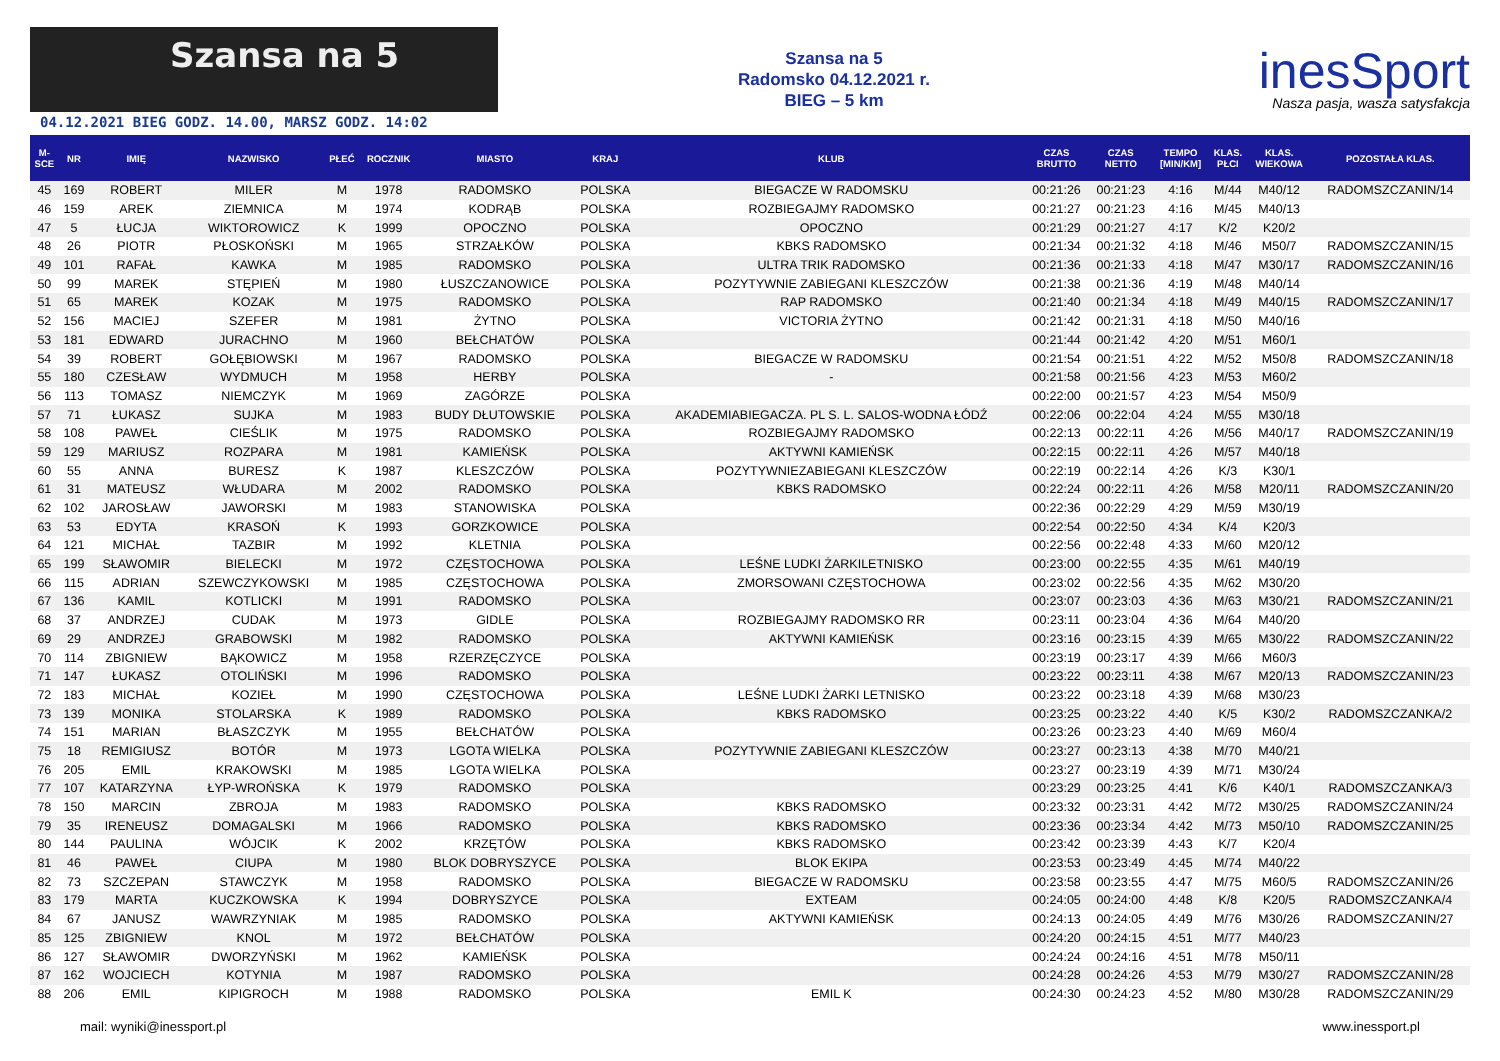Szansa na 5
04.12.2021 BIEG GODZ. 14.00, MARSZ GODZ. 14:02
Szansa na 5
Radomsko 04.12.2021 r.
BIEG – 5 km
inesSport
Nasza pasja, wasza satysfakcja
| M- SCE | NR | IMIĘ | NAZWISKO | PŁEĆ | ROCZNIK | MIASTO | KRAJ | KLUB | CZAS BRUTTO | CZAS NETTO | TEMPO [MIN/KM] | KLAS. PŁCI | KLAS. WIEKOWA | POZOSTAŁA KLAS. |
| --- | --- | --- | --- | --- | --- | --- | --- | --- | --- | --- | --- | --- | --- | --- |
| 45 | 169 | ROBERT | MILER | M | 1978 | RADOMSKO | POLSKA | BIEGACZE W RADOMSKU | 00:21:26 | 00:21:23 | 4:16 | M/44 | M40/12 | RADOMSZCZANIN/14 |
| 46 | 159 | AREK | ZIEMNICA | M | 1974 | KODRĄB | POLSKA | ROZBIEGAJMY RADOMSKO | 00:21:27 | 00:21:23 | 4:16 | M/45 | M40/13 | |
| 47 | 5 | ŁUCJA | WIKTOROWICZ | K | 1999 | OPOCZNO | POLSKA | OPOCZNO | 00:21:29 | 00:21:27 | 4:17 | K/2 | K20/2 | |
| 48 | 26 | PIOTR | PŁOSKOŃSKI | M | 1965 | STRZAŁKÓW | POLSKA | KBKS RADOMSKO | 00:21:34 | 00:21:32 | 4:18 | M/46 | M50/7 | RADOMSZCZANIN/15 |
| 49 | 101 | RAFAŁ | KAWKA | M | 1985 | RADOMSKO | POLSKA | ULTRA TRIK RADOMSKO | 00:21:36 | 00:21:33 | 4:18 | M/47 | M30/17 | RADOMSZCZANIN/16 |
| 50 | 99 | MAREK | STĘPIEŃ | M | 1980 | ŁUSZCZANOWICE | POLSKA | POZYTYWNIE ZABIEGANI KLESZCZÓW | 00:21:38 | 00:21:36 | 4:19 | M/48 | M40/14 | |
| 51 | 65 | MAREK | KOZAK | M | 1975 | RADOMSKO | POLSKA | RAP RADOMSKO | 00:21:40 | 00:21:34 | 4:18 | M/49 | M40/15 | RADOMSZCZANIN/17 |
| 52 | 156 | MACIEJ | SZEFER | M | 1981 | ŻYTNO | POLSKA | VICTORIA ŻYTNO | 00:21:42 | 00:21:31 | 4:18 | M/50 | M40/16 | |
| 53 | 181 | EDWARD | JURACHNO | M | 1960 | BEŁCHATÓW | POLSKA | | 00:21:44 | 00:21:42 | 4:20 | M/51 | M60/1 | |
| 54 | 39 | ROBERT | GOŁĘBIOWSKI | M | 1967 | RADOMSKO | POLSKA | BIEGACZE W RADOMSKU | 00:21:54 | 00:21:51 | 4:22 | M/52 | M50/8 | RADOMSZCZANIN/18 |
| 55 | 180 | CZESŁAW | WYDMUCH | M | 1958 | HERBY | POLSKA | - | 00:21:58 | 00:21:56 | 4:23 | M/53 | M60/2 | |
| 56 | 113 | TOMASZ | NIEMCZYK | M | 1969 | ZAGÓRZE | POLSKA | | 00:22:00 | 00:21:57 | 4:23 | M/54 | M50/9 | |
| 57 | 71 | ŁUKASZ | SUJKA | M | 1983 | BUDY DŁUTOWSKIE | POLSKA | AKADEMIABIEGACZA. PL S. L. SALOS-WODNA ŁÓDŹ | 00:22:06 | 00:22:04 | 4:24 | M/55 | M30/18 | |
| 58 | 108 | PAWEŁ | CIEŚLIK | M | 1975 | RADOMSKO | POLSKA | ROZBIEGAJMY RADOMSKO | 00:22:13 | 00:22:11 | 4:26 | M/56 | M40/17 | RADOMSZCZANIN/19 |
| 59 | 129 | MARIUSZ | ROZPARA | M | 1981 | KAMIEŃSK | POLSKA | AKTYWNI KAMIEŃSK | 00:22:15 | 00:22:11 | 4:26 | M/57 | M40/18 | |
| 60 | 55 | ANNA | BURESZ | K | 1987 | KLESZCZÓW | POLSKA | POZYTYWNIEZABIEGANI KLESZCZÓW | 00:22:19 | 00:22:14 | 4:26 | K/3 | K30/1 | |
| 61 | 31 | MATEUSZ | WŁUDARA | M | 2002 | RADOMSKO | POLSKA | KBKS RADOMSKO | 00:22:24 | 00:22:11 | 4:26 | M/58 | M20/11 | RADOMSZCZANIN/20 |
| 62 | 102 | JAROSŁAW | JAWORSKI | M | 1983 | STANOWISKA | POLSKA | | 00:22:36 | 00:22:29 | 4:29 | M/59 | M30/19 | |
| 63 | 53 | EDYTA | KRASOŃ | K | 1993 | GORZKOWICE | POLSKA | | 00:22:54 | 00:22:50 | 4:34 | K/4 | K20/3 | |
| 64 | 121 | MICHAŁ | TAZBIR | M | 1992 | KLETNIA | POLSKA | | 00:22:56 | 00:22:48 | 4:33 | M/60 | M20/12 | |
| 65 | 199 | SŁAWOMIR | BIELECKI | M | 1972 | CZĘSTOCHOWA | POLSKA | LEŚNE LUDKI ŻARKILETNISKO | 00:23:00 | 00:22:55 | 4:35 | M/61 | M40/19 | |
| 66 | 115 | ADRIAN | SZEWCZYKOWSKI | M | 1985 | CZĘSTOCHOWA | POLSKA | ZMORSOWANI CZĘSTOCHOWA | 00:23:02 | 00:22:56 | 4:35 | M/62 | M30/20 | |
| 67 | 136 | KAMIL | KOTLICKI | M | 1991 | RADOMSKO | POLSKA | | 00:23:07 | 00:23:03 | 4:36 | M/63 | M30/21 | RADOMSZCZANIN/21 |
| 68 | 37 | ANDRZEJ | CUDAK | M | 1973 | GIDLE | POLSKA | ROZBIEGAJMY RADOMSKO RR | 00:23:11 | 00:23:04 | 4:36 | M/64 | M40/20 | |
| 69 | 29 | ANDRZEJ | GRABOWSKI | M | 1982 | RADOMSKO | POLSKA | AKTYWNI KAMIEŃSK | 00:23:16 | 00:23:15 | 4:39 | M/65 | M30/22 | RADOMSZCZANIN/22 |
| 70 | 114 | ZBIGNIEW | BĄKOWICZ | M | 1958 | RZERZĘCZYCE | POLSKA | | 00:23:19 | 00:23:17 | 4:39 | M/66 | M60/3 | |
| 71 | 147 | ŁUKASZ | OTOLIŃSKI | M | 1996 | RADOMSKO | POLSKA | | 00:23:22 | 00:23:11 | 4:38 | M/67 | M20/13 | RADOMSZCZANIN/23 |
| 72 | 183 | MICHAŁ | KOZIEŁ | M | 1990 | CZĘSTOCHOWA | POLSKA | LEŚNE LUDKI ŻARKI LETNISKO | 00:23:22 | 00:23:18 | 4:39 | M/68 | M30/23 | |
| 73 | 139 | MONIKA | STOLARSKA | K | 1989 | RADOMSKO | POLSKA | KBKS RADOMSKO | 00:23:25 | 00:23:22 | 4:40 | K/5 | K30/2 | RADOMSZCZANKA/2 |
| 74 | 151 | MARIAN | BŁASZCZYK | M | 1955 | BEŁCHATÓW | POLSKA | | 00:23:26 | 00:23:23 | 4:40 | M/69 | M60/4 | |
| 75 | 18 | REMIGIUSZ | BOTÓR | M | 1973 | LGOTA WIELKA | POLSKA | POZYTYWNIE ZABIEGANI KLESZCZÓW | 00:23:27 | 00:23:13 | 4:38 | M/70 | M40/21 | |
| 76 | 205 | EMIL | KRAKOWSKI | M | 1985 | LGOTA WIELKA | POLSKA | | 00:23:27 | 00:23:19 | 4:39 | M/71 | M30/24 | |
| 77 | 107 | KATARZYNA | ŁYP-WROŃSKA | K | 1979 | RADOMSKO | POLSKA | | 00:23:29 | 00:23:25 | 4:41 | K/6 | K40/1 | RADOMSZCZANKA/3 |
| 78 | 150 | MARCIN | ZBROJA | M | 1983 | RADOMSKO | POLSKA | KBKS RADOMSKO | 00:23:32 | 00:23:31 | 4:42 | M/72 | M30/25 | RADOMSZCZANIN/24 |
| 79 | 35 | IRENEUSZ | DOMAGALSKI | M | 1966 | RADOMSKO | POLSKA | KBKS RADOMSKO | 00:23:36 | 00:23:34 | 4:42 | M/73 | M50/10 | RADOMSZCZANIN/25 |
| 80 | 144 | PAULINA | WÓJCIK | K | 2002 | KRZĘTÓW | POLSKA | KBKS RADOMSKO | 00:23:42 | 00:23:39 | 4:43 | K/7 | K20/4 | |
| 81 | 46 | PAWEŁ | CIUPA | M | 1980 | BLOK DOBRYSZYCE | POLSKA | BLOK EKIPA | 00:23:53 | 00:23:49 | 4:45 | M/74 | M40/22 | |
| 82 | 73 | SZCZEPAN | STAWCZYK | M | 1958 | RADOMSKO | POLSKA | BIEGACZE W RADOMSKU | 00:23:58 | 00:23:55 | 4:47 | M/75 | M60/5 | RADOMSZCZANIN/26 |
| 83 | 179 | MARTA | KUCZKOWSKA | K | 1994 | DOBRYSZYCE | POLSKA | EXTEAM | 00:24:05 | 00:24:00 | 4:48 | K/8 | K20/5 | RADOMSZCZANKA/4 |
| 84 | 67 | JANUSZ | WAWRZYNIAK | M | 1985 | RADOMSKO | POLSKA | AKTYWNI KAMIEŃSK | 00:24:13 | 00:24:05 | 4:49 | M/76 | M30/26 | RADOMSZCZANIN/27 |
| 85 | 125 | ZBIGNIEW | KNOL | M | 1972 | BEŁCHATÓW | POLSKA | | 00:24:20 | 00:24:15 | 4:51 | M/77 | M40/23 | |
| 86 | 127 | SŁAWOMIR | DWORZYŃSKI | M | 1962 | KAMIEŃSK | POLSKA | | 00:24:24 | 00:24:16 | 4:51 | M/78 | M50/11 | |
| 87 | 162 | WOJCIECH | KOTYNIA | M | 1987 | RADOMSKO | POLSKA | | 00:24:28 | 00:24:26 | 4:53 | M/79 | M30/27 | RADOMSZCZANIN/28 |
| 88 | 206 | EMIL | KIPIGROCH | M | 1988 | RADOMSKO | POLSKA | EMIL K | 00:24:30 | 00:24:23 | 4:52 | M/80 | M30/28 | RADOMSZCZANIN/29 |
mail: wyniki@inessport.pl www.inessport.pl